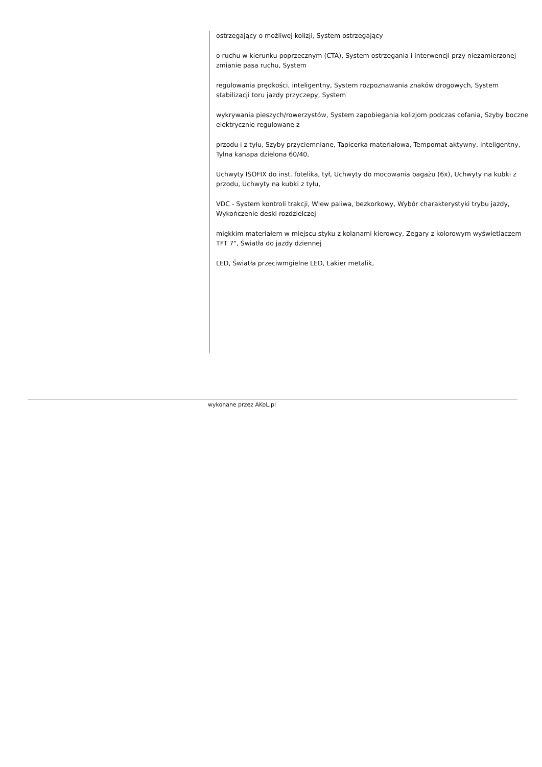ostrzegający o możliwej kolizji, System ostrzegający
o ruchu w kierunku poprzecznym (CTA), System ostrzegania i interwencji przy niezamierzonej zmianie pasa ruchu, System
regulowania prędkości, inteligentny, System rozpoznawania znaków drogowych, System stabilizacji toru jazdy przyczepy, System
wykrywania pieszych/rowerzystów, System zapobiegania kolizjom podczas cofania, Szyby boczne elektrycznie regulowane z
przodu i z tyłu, Szyby przyciemniane, Tapicerka materiałowa, Tempomat aktywny, inteligentny, Tylna kanapa dzielona 60/40,
Uchwyty ISOFIX do inst. fotelika, tył, Uchwyty do mocowania bagażu (6x), Uchwyty na kubki z przodu, Uchwyty na kubki z tyłu,
VDC - System kontroli trakcji, Wlew paliwa, bezkorkowy, Wybór charakterystyki trybu jazdy, Wykończenie deski rozdzielczej
miękkim materiałem w miejscu styku z kolanami kierowcy, Zegary z kolorowym wyświetlaczem TFT 7", Światła do jazdy dziennej
LED, Światła przeciwmgielne LED, Lakier metalik,
wykonane przez AKoL.pl